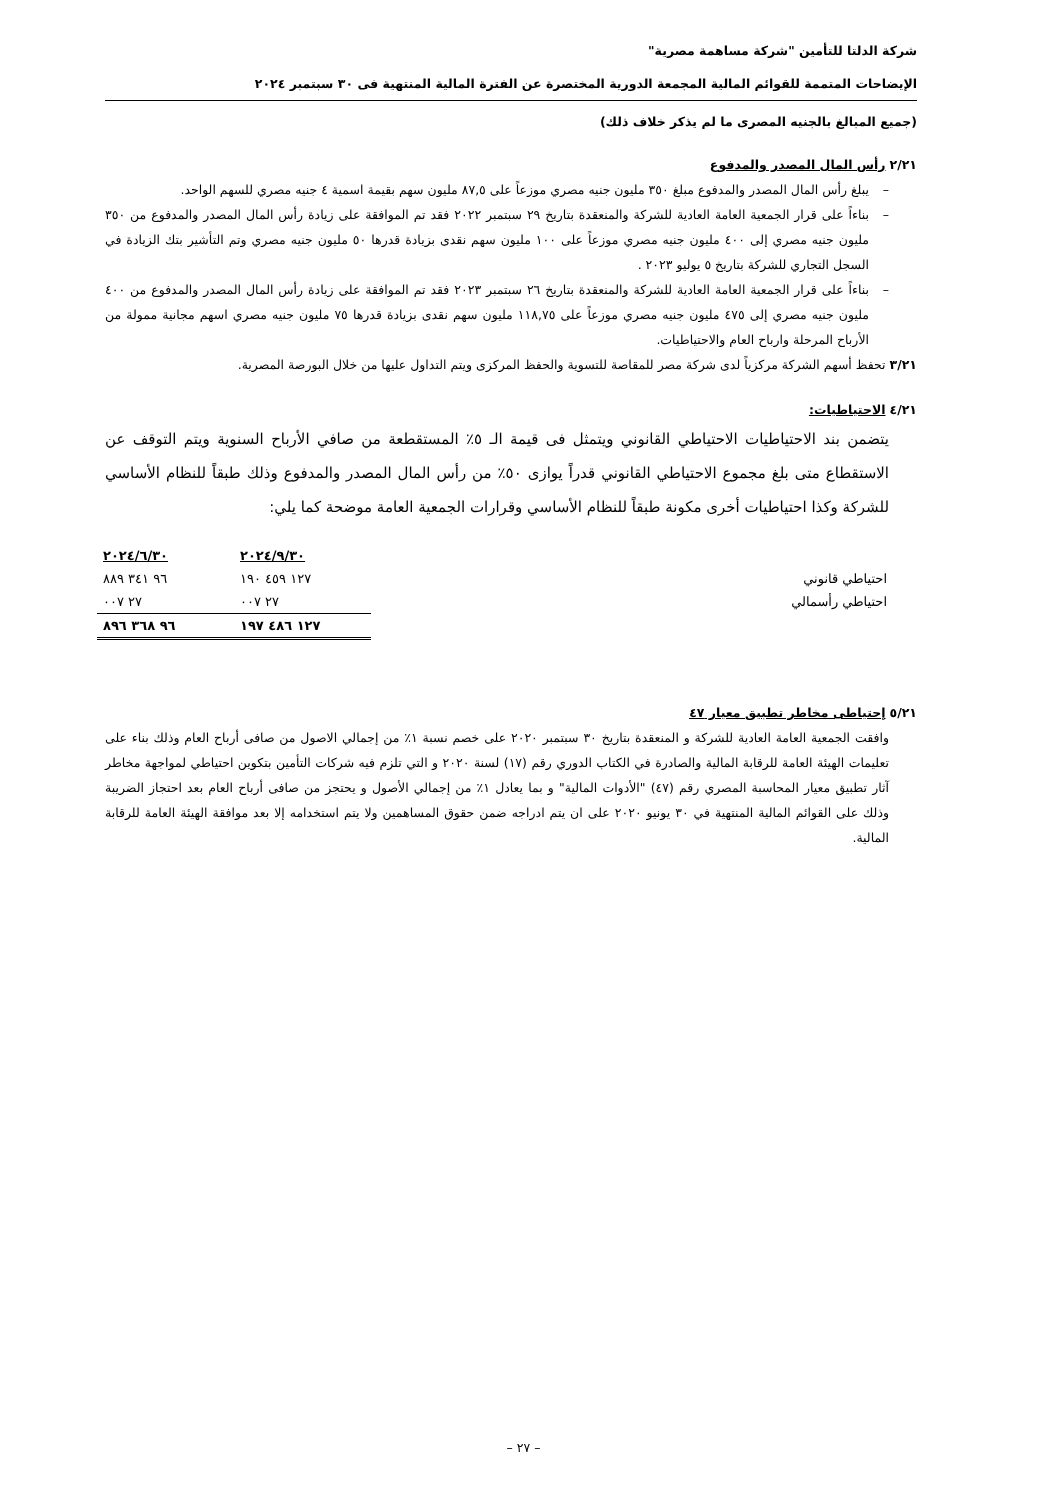شركة الدلتا للتأمين "شركة مساهمة مصرية"
الإيضاحات المتممة للقوائم المالية المجمعة الدورية المختصرة عن الفترة المالية المنتهية فى ٣٠ سبتمبر ٢٠٢٤
(جميع المبالغ بالجنيه المصرى ما لم يذكر خلاف ذلك)
٢/٢١ رأس المال المصدر والمدفوع
– يبلغ رأس المال المصدر والمدفوع مبلغ ٣٥٠ مليون جنيه مصري موزعاً على ٨٧,٥ مليون سهم بقيمة اسمية ٤ جنيه مصري للسهم الواحد.
– بناءاً على قرار الجمعية العامة العادية للشركة والمنعقدة بتاريخ ٢٩ سبتمبر ٢٠٢٢ فقد تم الموافقة على زيادة رأس المال المصدر والمدفوع من ٣٥٠ مليون جنيه مصري إلى ٤٠٠ مليون جنيه مصري موزعاً على ١٠٠ مليون سهم نقدى بزيادة قدرها ٥٠ مليون جنيه مصري وتم التأشير بتك الزيادة في السجل التجاري للشركة بتاريخ ٥ يوليو ٢٠٢٣ .
– بناءاً على قرار الجمعية العامة العادية للشركة والمنعقدة بتاريخ ٢٦ سبتمبر ٢٠٢٣ فقد تم الموافقة على زيادة رأس المال المصدر والمدفوع من ٤٠٠ مليون جنيه مصري إلى ٤٧٥ مليون جنيه مصري موزعاً على ١١٨,٧٥ مليون سهم نقدى بزيادة قدرها ٧٥ مليون جنيه مصري اسهم مجانية ممولة من الأرباح المرحلة وارباح العام والاحتياطيات.
٣/٢١ تحفظ أسهم الشركة مركزياً لدى شركة مصر للمقاصة للتسوية والحفظ المركزى ويتم التداول عليها من خلال البورصة المصرية.
٤/٢١ الاحتياطيات:
يتضمن بند الاحتياطيات الاحتياطي القانوني ويتمثل فى قيمة الـ ٥٪ المستقطعة من صافي الأرباح السنوية ويتم التوقف عن الاستقطاع متى بلغ مجموع الاحتياطي القانوني قدراً يوازى ٥٠٪ من رأس المال المصدر والمدفوع وذلك طبقاً للنظام الأساسي للشركة وكذا احتياطيات أخرى مكونة طبقاً للنظام الأساسي وقرارات الجمعية العامة موضحة كما يلي:
| | ٢٠٢٤/٩/٣٠ | ٢٠٢٤/٦/٣٠ |
| احتياطي قانوني | ١٢٧ ٤٥٩ ١٩٠ | ٩٦ ٣٤١ ٨٨٩ |
| احتياطي رأسمالي | ٢٧ ٠٠٧ | ٢٧ ٠٠٧ |
| | ١٢٧ ٤٨٦ ١٩٧ | ٩٦ ٣٦٨ ٨٩٦ |
٥/٢١ إحتياطى مخاطر تطبيق معيار ٤٧
وافقت الجمعية العامة العادية للشركة و المنعقدة بتاريخ ٣٠ سبتمبر ٢٠٢٠ على خصم نسبة ١٪ من إجمالي الاصول من صافى أرباح العام وذلك بناء على تعليمات الهيئة العامة للرقابة المالية والصادرة في الكتاب الدوري رقم (١٧) لسنة ٢٠٢٠ و التي تلزم فيه شركات التأمين بتكوين احتياطي لمواجهة مخاطر آثار تطبيق معيار المحاسبة المصري رقم (٤٧) "الأدوات المالية" و بما يعادل ١٪ من إجمالي الأصول و يحتجز من صافى أرباح العام بعد احتجاز الضريبة وذلك على القوائم المالية المنتهية في ٣٠ يونيو ٢٠٢٠ على ان يتم ادراجه ضمن حقوق المساهمين ولا يتم استخدامه إلا بعد موافقة الهيئة العامة للرقابة المالية.
– ٢٧ –